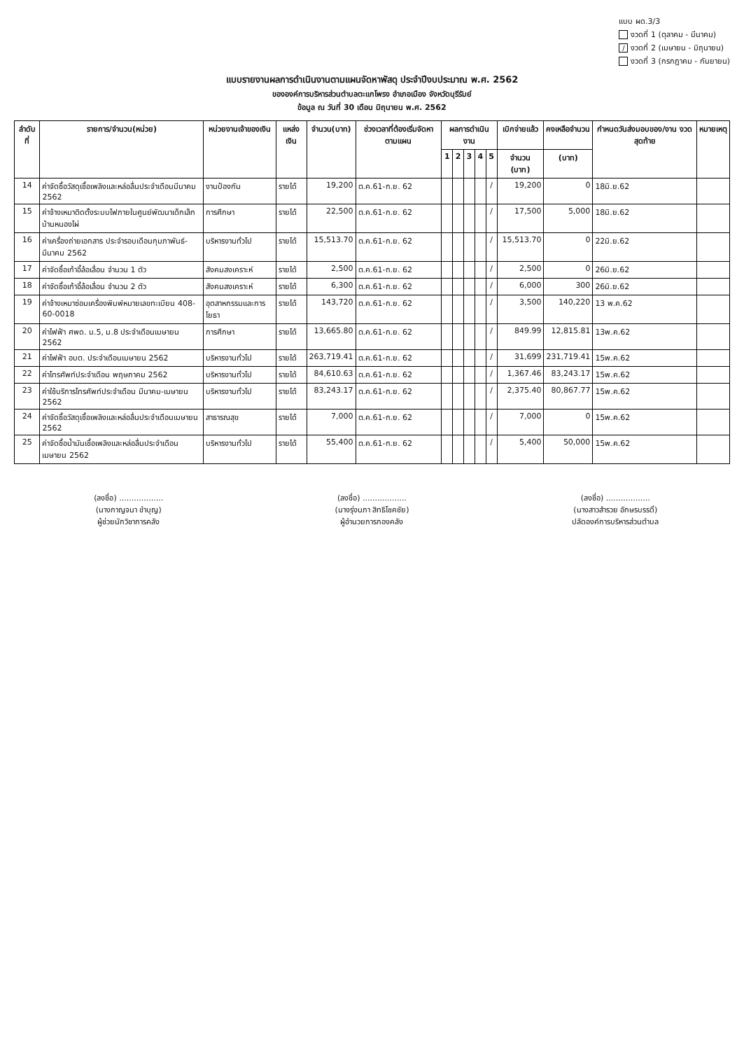แบบ ผด.3/3
งวดที่ 1 (ตุลาคม - มีนาคม)
/ งวดที่ 2 (เมษายน - มิถุนายน)
งวดที่ 3 (กรกฎาคม - กันยายน)
แบบรายงานผลการดำเนินงานตามแผนจัดหาพัสดุ ประจำปีงบประมาณ พ.ศ. 2562
ขององค์การบริหารส่วนตำบลตะแกโพรง อำเภอเมือง จังหวัดบุรีรัมย์
ข้อมูล ณ วันที่ 30 เดือน มิถุนายน พ.ศ. 2562
| ลำดับที่ | รายการ/จำนวน(หน่วย) | หน่วยงานเจ้าของเงิน | แหล่งเงิน | จำนวน(บาท) | ช่วงเวลาที่ต้องเริ่มจัดหาตามแผน | ผลการดำเนินงาน | | | | | เบิกจ่ายแล้ว | คงเหลือจำนวน | กำหนดวันส่งมอบของ/งาน งวดสุดท้าย | หมายเหตุ |
| --- | --- | --- | --- | --- | --- | --- | --- | --- | --- | --- | --- | --- | --- | --- |
| | | | | | | 1 | 2 | 3 | 4 | 5 | จำนวน (บาท) | (บาท) | | |
| 14 | ค่าจัดซื้อวัสดุเชื้อเพลิงและหล่อลื่นประจำเดือนมีนาคม 2562 | งานป้องกัน | รายได้ | 19,200 | ต.ค.61-ก.ย. 62 | | | | | / | 19,200 | 0 | 18มิ.ย.62 | |
| 15 | ค่าจ้างเหมาติดตั้งระบบไฟภายในศูนย์พัฒนาเด็กเล็กบ้านหนองไผ่ | การศึกษา | รายได้ | 22,500 | ต.ค.61-ก.ย. 62 | | | | | / | 17,500 | 5,000 | 18มิ.ย.62 | |
| 16 | ค่าเครื่องถ่ายเอกสาร ประจำรอบเดือนกุมภาพันธ์-มีนาคม 2562 | บริหารงานทั่วไป | รายได้ | 15,513.70 | ต.ค.61-ก.ย. 62 | | | | | / | 15,513.70 | 0 | 22มิ.ย.62 | |
| 17 | ค่าจัดซื้อเก้าอี้ล้อเลื่อน จำนวน 1 ตัว | สังคมสงเคราะห์ | รายได้ | 2,500 | ต.ค.61-ก.ย. 62 | | | | | / | 2,500 | 0 | 26มิ.ย.62 | |
| 18 | ค่าจัดซื้อเก้าอี้ล้อเลื่อน จำนวน 2 ตัว | สังคมสงเคราะห์ | รายได้ | 6,300 | ต.ค.61-ก.ย. 62 | | | | | / | 6,000 | 300 | 26มิ.ย.62 | |
| 19 | ค่าจ้างเหมาซ่อมเครื่องพิมพ์หมายเลขทะเบียน 408-60-0018 | อุตสาหกรรมและการโยธา | รายได้ | 143,720 | ต.ค.61-ก.ย. 62 | | | | | / | 3,500 | 140,220 | 13 พ.ค.62 | |
| 20 | ค่าไฟฟ้า ศพด. ม.5, ม.8 ประจำเดือนเมษายน 2562 | การศึกษา | รายได้ | 13,665.80 | ต.ค.61-ก.ย. 62 | | | | | / | 849.99 | 12,815.81 | 13พ.ค.62 | |
| 21 | ค่าไฟฟ้า อบต. ประจำเดือนเมษายน 2562 | บริหารงานทั่วไป | รายได้ | 263,719.41 | ต.ค.61-ก.ย. 62 | | | | | / | 31,699 | 231,719.41 | 15พ.ค.62 | |
| 22 | ค่าโทรศัพท์ประจำเดือน พฤษภาคม 2562 | บริหารงานทั่วไป | รายได้ | 84,610.63 | ต.ค.61-ก.ย. 62 | | | | | / | 1,367.46 | 83,243.17 | 15พ.ค.62 | |
| 23 | ค่าใช้บริการโทรศัพท์ประจำเดือน มีนาคม-เมษายน 2562 | บริหารงานทั่วไป | รายได้ | 83,243.17 | ต.ค.61-ก.ย. 62 | | | | | / | 2,375.40 | 80,867.77 | 15พ.ค.62 | |
| 24 | ค่าจัดซื้อวัสดุเชื้อเพลิงและหล่อลื่นประจำเดือนเมษายน 2562 | สาธารณสุข | รายได้ | 7,000 | ต.ค.61-ก.ย. 62 | | | | | / | 7,000 | 0 | 15พ.ค.62 | |
| 25 | ค่าจัดซื้อน้ำมันเชื้อเพลิงและหล่อลื่นประจำเดือนเมษายน 2562 | บริหารงานทั่วไป | รายได้ | 55,400 | ต.ค.61-ก.ย. 62 | | | | | / | 5,400 | 50,000 | 15พ.ค.62 | |
(ลงชื่อ) ..................
(นางกาญจนา ขำบุญ)
ผู้ช่วยนักวิชาการคลัง
(ลงชื่อ) ..................
(นางรุ่งนภา สิทธิโชคชัย)
ผู้อำนวยการกองคลัง
(ลงชื่อ) ..................
(นางสาวสำรวย อักษรบรรดิ์)
ปลัดองค์การบริหารส่วนตำบล